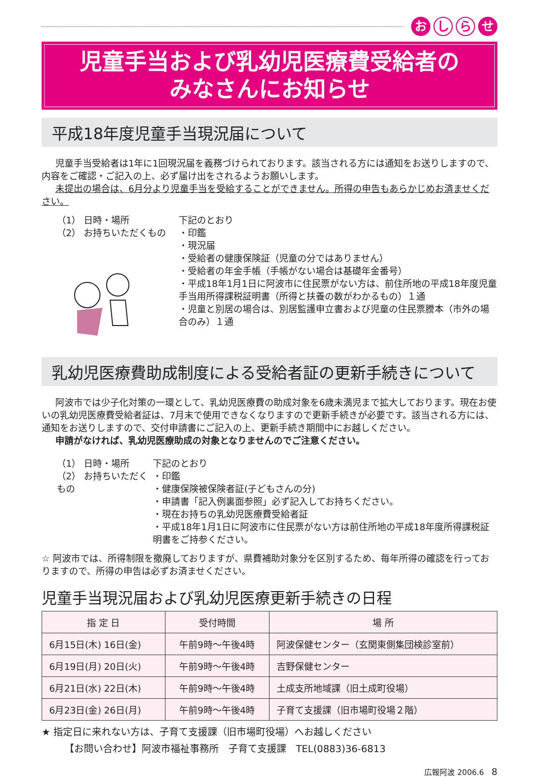おし ら せ
児童手当および乳幼児医療費受給者の
みなさんにお知らせ
平成18年度児童手当現況届について
児童手当受給者は1年に1回現況届を義務づけられております。該当される方には通知をお送りしますので、内容をご確認・ご記入の上、必ず届け出をされるようお願いします。
未提出の場合は、6月分より児童手当を受給することができません。所得の申告もあらかじめお済ませください。
（1） 日時・場所
（2） お持ちいただくもの
下記のとおり
・印鑑
・現況届
・受給者の健康保険証（児童の分ではありません）
・受給者の年金手帳（手帳がない場合は基礎年金番号）
・平成18年1月1日に阿波市に住民票がない方は、前住所地の平成18年度児童手当用所得課税証明書（所得と扶養の数がわかるもの）１通
・児童と別居の場合は、別居監護申立書および児童の住民票謄本（市外の場合のみ）１通
乳幼児医療費助成制度による受給者証の更新手続きについて
阿波市では少子化対策の一環として、乳幼児医療費の助成対象を6歳未満児まで拡大しております。現在お使いの乳幼児医療費受給者証は、7月末で使用できなくなりますので更新手続きが必要です。該当される方には、通知をお送りしますので、交付申請書にご記入の上、更新手続き期間中にお越しください。
申請がなければ、乳幼児医療助成の対象となりませんのでご注意ください。
（1） 日時・場所
（2） お持ちいただくもの
下記のとおり
・印鑑
・健康保険被保険者証(子どもさんの分)
・申請書「記入例裏面参照」必ず記入してお持ちください。
・現在お持ちの乳幼児医療費受給者証
・平成18年1月1日に阿波市に住民票がない方は前住所地の平成18年度所得課税証明書をご持参ください。
☆ 阿波市では、所得制限を撤廃しておりますが、県費補助対象分を区別するため、毎年所得の確認を行っておりますので、所得の申告は必ずお済ませください。
児童手当現況届および乳幼児医療更新手続きの日程
| 指 定 日 | 受付時間 | 場 所 |
| --- | --- | --- |
| 6月15日(木) 16日(金) | 午前9時～午後4時 | 阿波保健センター（玄関東側集団検診室前） |
| 6月19日(月) 20日(火) | 午前9時～午後4時 | 吉野保健センター |
| 6月21日(水) 22日(木) | 午前9時～午後4時 | 土成支所地域課（旧土成町役場） |
| 6月23日(金) 26日(月) | 午前9時～午後4時 | 子育て支援課（旧市場町役場２階） |
★ 指定日に来れない方は、子育て支援課（旧市場町役場）へお越しください
【お問い合わせ】阿波市福祉事務所　子育て支援課　TEL(0883)36-6813
広報阿波 2006.6　8